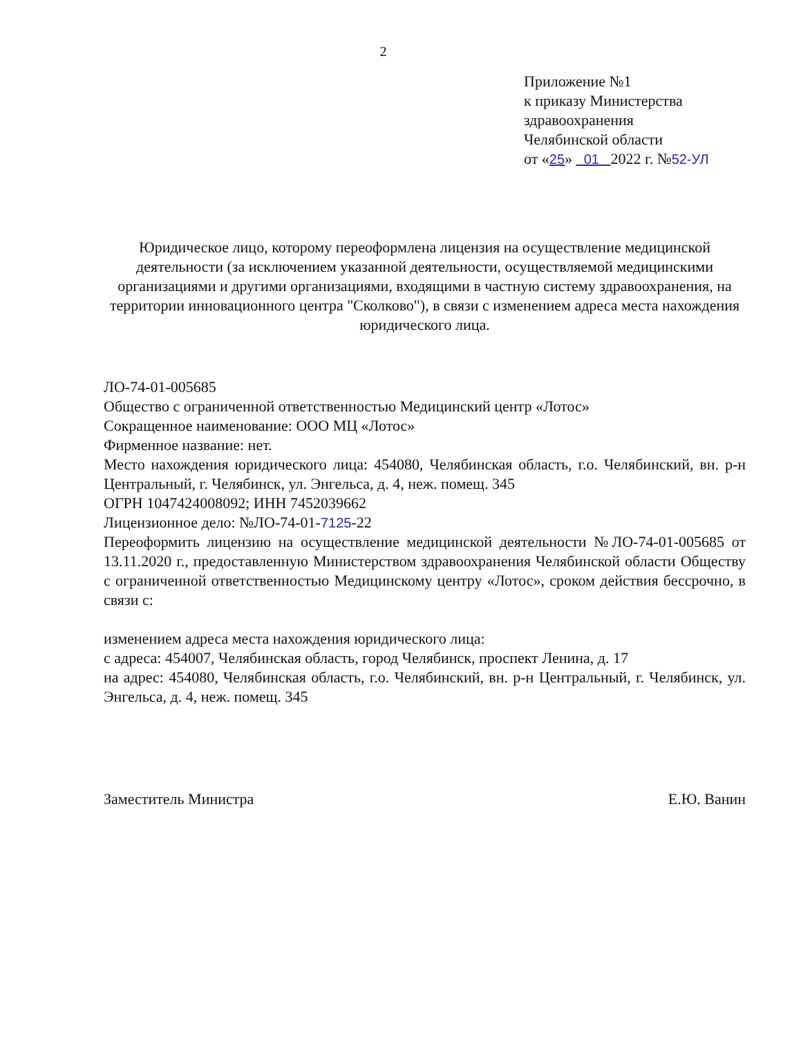2
Приложение №1
к приказу Министерства
здравоохранения
Челябинской области
от «25» 01 2022 г. №52-УЛ
Юридическое лицо, которому переоформлена лицензия на осуществление медицинской деятельности (за исключением указанной деятельности, осуществляемой медицинскими организациями и другими организациями, входящими в частную систему здравоохранения, на территории инновационного центра "Сколково"), в связи с изменением адреса места нахождения юридического лица.
ЛО-74-01-005685
Общество с ограниченной ответственностью Медицинский центр «Лотос»
Сокращенное наименование: ООО МЦ «Лотос»
Фирменное название: нет.
Место нахождения юридического лица: 454080, Челябинская область, г.о. Челябинский, вн. р-н Центральный, г. Челябинск, ул. Энгельса, д. 4, неж. помещ. 345
ОГРН 1047424008092; ИНН 7452039662
Лицензионное дело: №ЛО-74-01-7125-22
Переоформить лицензию на осуществление медицинской деятельности №ЛО-74-01-005685 от 13.11.2020 г., предоставленную Министерством здравоохранения Челябинской области Обществу с ограниченной ответственностью Медицинскому центру «Лотос», сроком действия бессрочно, в связи с:
изменением адреса места нахождения юридического лица:
с адреса: 454007, Челябинская область, город Челябинск, проспект Ленина, д. 17
на адрес: 454080, Челябинская область, г.о. Челябинский, вн. р-н Центральный, г. Челябинск, ул. Энгельса, д. 4, неж. помещ. 345
Заместитель Министра Е.Ю. Ванин